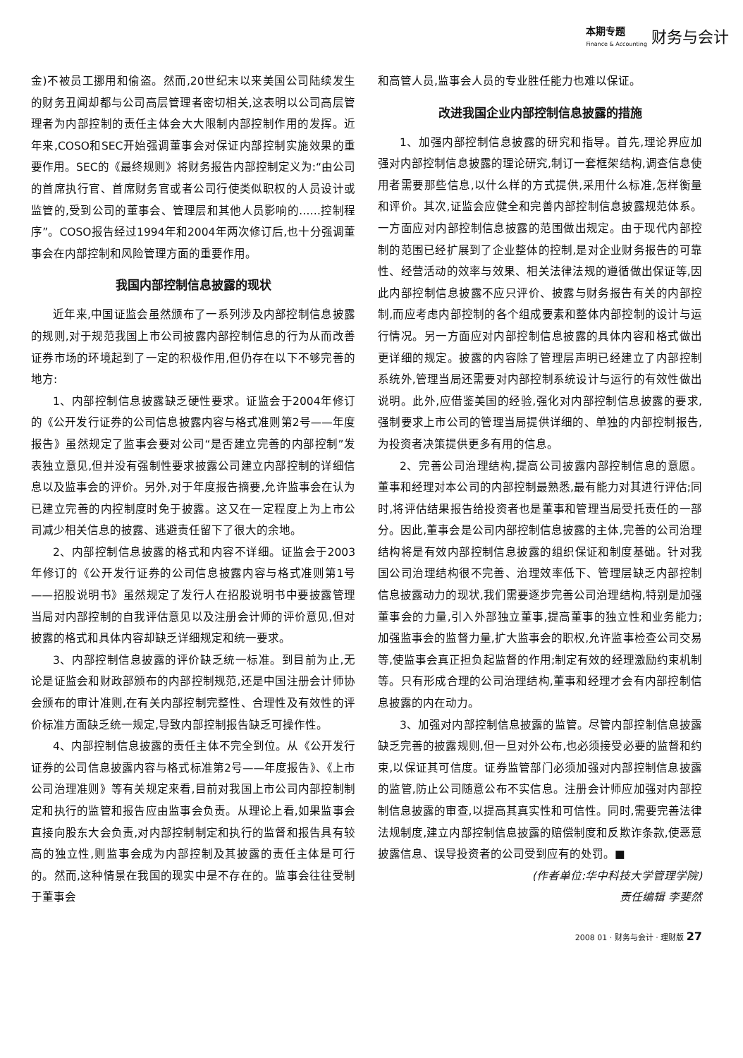本期专题
Finance & Accounting
财务与会计
金)不被员工挪用和偷盗。然而,20世纪末以来美国公司陆续发生的财务丑闻却都与公司高层管理者密切相关,这表明以公司高层管理者为内部控制的责任主体会大大限制内部控制作用的发挥。近年来,COSO和SEC开始强调董事会对保证内部控制实施效果的重要作用。SEC的《最终规则》将财务报告内部控制定义为:“由公司的首席执行官、首席财务官或者公司行使类似职权的人员设计或监管的,受到公司的董事会、管理层和其他人员影响的……控制程序”。COSO报告经过1994年和2004年两次修订后,也十分强调董事会在内部控制和风险管理方面的重要作用。
我国内部控制信息披露的现状
近年来,中国证监会虽然颁布了一系列涉及内部控制信息披露的规则,对于规范我国上市公司披露内部控制信息的行为从而改善证券市场的环境起到了一定的积极作用,但仍存在以下不够完善的地方:
1、内部控制信息披露缺乏硬性要求。证监会于2004年修订的《公开发行证券的公司信息披露内容与格式准则第2号——年度报告》虽然规定了监事会要对公司“是否建立完善的内部控制”发表独立意见,但并没有强制性要求披露公司建立内部控制的详细信息以及监事会的评价。另外,对于年度报告摘要,允许监事会在认为已建立完善的内控制度时免于披露。这又在一定程度上为上市公司减少相关信息的披露、逃避责任留下了很大的余地。
2、内部控制信息披露的格式和内容不详细。证监会于2003年修订的《公开发行证券的公司信息披露内容与格式准则第1号——招股说明书》虽然规定了发行人在招股说明书中要披露管理当局对内部控制的自我评估意见以及注册会计师的评价意见,但对披露的格式和具体内容却缺乏详细规定和统一要求。
3、内部控制信息披露的评价缺乏统一标准。到目前为止,无论是证监会和财政部颁布的内部控制规范,还是中国注册会计师协会颁布的审计准则,在有关内部控制完整性、合理性及有效性的评价标准方面缺乏统一规定,导致内部控制报告缺乏可操作性。
4、内部控制信息披露的责任主体不完全到位。从《公开发行证券的公司信息披露内容与格式标准第2号——年度报告》、《上市公司治理准则》等有关规定来看,目前对我国上市公司内部控制制定和执行的监管和报告应由监事会负责。从理论上看,如果监事会直接向股东大会负责,对内部控制制定和执行的监督和报告具有较高的独立性,则监事会成为内部控制及其披露的责任主体是可行的。然而,这种情景在我国的现实中是不存在的。监事会往往受制于董事会
和高管人员,监事会人员的专业胜任能力也难以保证。
改进我国企业内部控制信息披露的措施
1、加强内部控制信息披露的研究和指导。首先,理论界应加强对内部控制信息披露的理论研究,制订一套框架结构,调查信息使用者需要那些信息,以什么样的方式提供,采用什么标准,怎样衡量和评价。其次,证监会应健全和完善内部控制信息披露规范体系。一方面应对内部控制信息披露的范围做出规定。由于现代内部控制的范围已经扩展到了企业整体的控制,是对企业财务报告的可靠性、经营活动的效率与效果、相关法律法规的遵循做出保证等,因此内部控制信息披露不应只评价、披露与财务报告有关的内部控制,而应考虑内部控制的各个组成要素和整体内部控制的设计与运行情况。另一方面应对内部控制信息披露的具体内容和格式做出更详细的规定。披露的内容除了管理层声明已经建立了内部控制系统外,管理当局还需要对内部控制系统设计与运行的有效性做出说明。此外,应借鉴美国的经验,强化对内部控制信息披露的要求,强制要求上市公司的管理当局提供详细的、单独的内部控制报告,为投资者决策提供更多有用的信息。
2、完善公司治理结构,提高公司披露内部控制信息的意愿。董事和经理对本公司的内部控制最熟悉,最有能力对其进行评估;同时,将评估结果报告给投资者也是董事和管理当局受托责任的一部分。因此,董事会是公司内部控制信息披露的主体,完善的公司治理结构将是有效内部控制信息披露的组织保证和制度基础。针对我国公司治理结构很不完善、治理效率低下、管理层缺乏内部控制信息披露动力的现状,我们需要逐步完善公司治理结构,特别是加强董事会的力量,引入外部独立董事,提高董事的独立性和业务能力;加强监事会的监督力量,扩大监事会的职权,允许监事检查公司交易等,使监事会真正担负起监督的作用;制定有效的经理激励约束机制等。只有形成合理的公司治理结构,董事和经理才会有内部控制信息披露的内在动力。
3、加强对内部控制信息披露的监管。尽管内部控制信息披露缺乏完善的披露规则,但一旦对外公布,也必须接受必要的监督和约束,以保证其可信度。证券监管部门必须加强对内部控制信息披露的监管,防止公司随意公布不实信息。注册会计师应加强对内部控制信息披露的审查,以提高其真实性和可信性。同时,需要完善法律法规制度,建立内部控制信息披露的赔偿制度和反欺诈条款,使恶意披露信息、误导投资者的公司受到应有的处罚。■
(作者单位:华中科技大学管理学院)
责任编辑 李斐然
2008 01 · 财务与会计 · 理财版 27